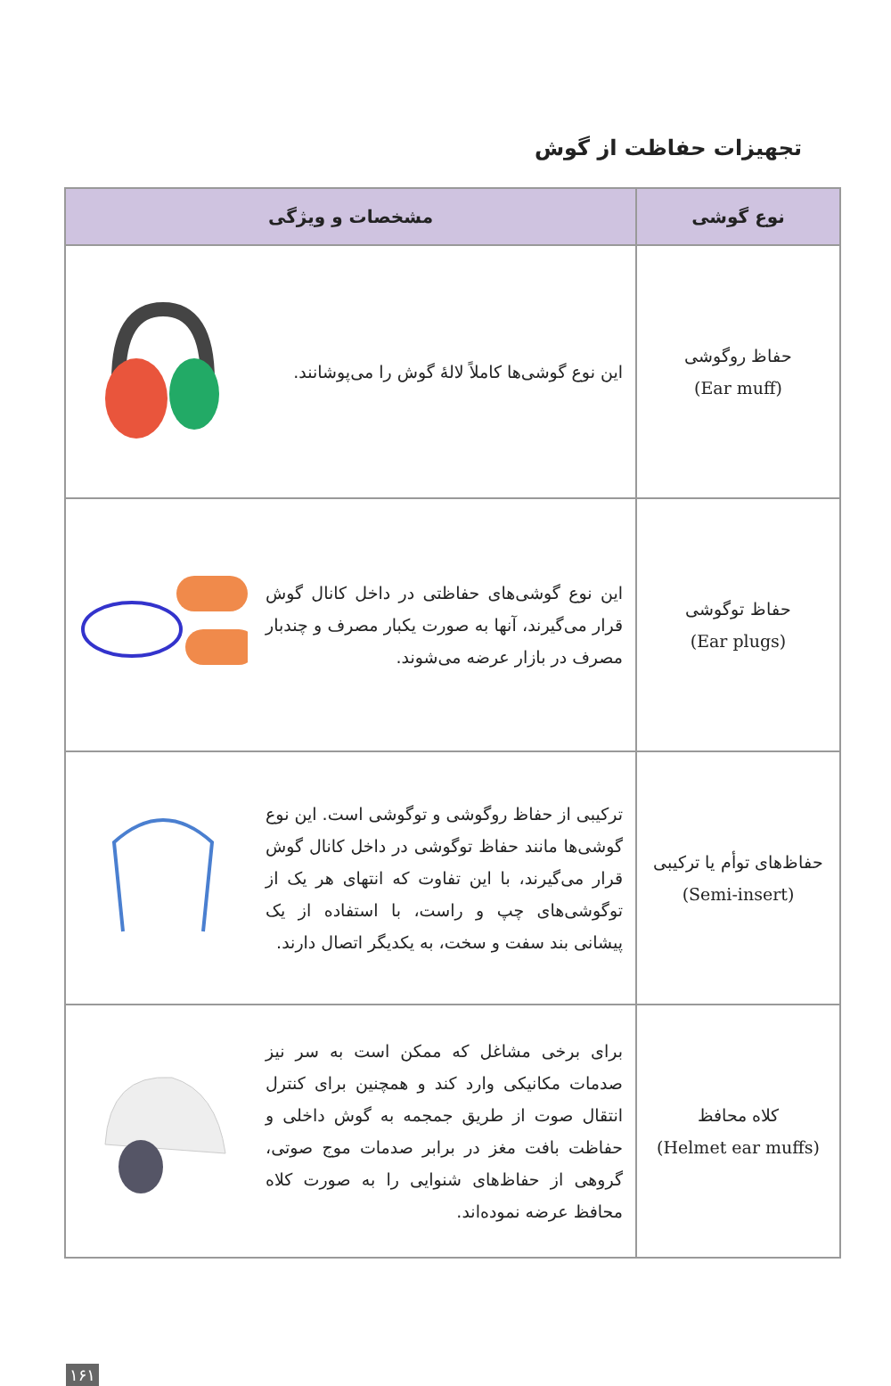تجهیزات حفاظت از گوش
| نوع گوشی | مشخصات و ویژگی |
| --- | --- |
| حفاظ روگوشی (Ear muff) | این نوع گوشی‌ها کاملاً لالهٔ گوش را می‌پوشانند. |
| حفاظ توگوشی (Ear plugs) | این نوع گوشی‌های حفاظتی در داخل کانال گوش قرار می‌گیرند، آنها به صورت یکبار مصرف و چندبار مصرف در بازار عرضه می‌شوند. |
| حفاظ‌های توأم یا ترکیبی (Semi-insert) | ترکیبی از حفاظ روگوشی و توگوشی است. این نوع گوشی‌ها مانند حفاظ توگوشی در داخل کانال گوش قرار می‌گیرند، با این تفاوت که انتهای هر یک از توگوشی‌های چپ و راست، با استفاده از یک پیشانی بند سفت و سخت، به یکدیگر اتصال دارند. |
| کلاه محافظ (Helmet ear muffs) | برای برخی مشاغل که ممکن است به سر نیز صدمات مکانیکی وارد کند و همچنین برای کنترل انتقال صوت از طریق جمجمه به گوش داخلی و حفاظت بافت مغز در برابر صدمات موج صوتی، گروهی از حفاظ‌های شنوایی را به صورت کلاه محافظ عرضه نموده‌اند. |
۱۶۱